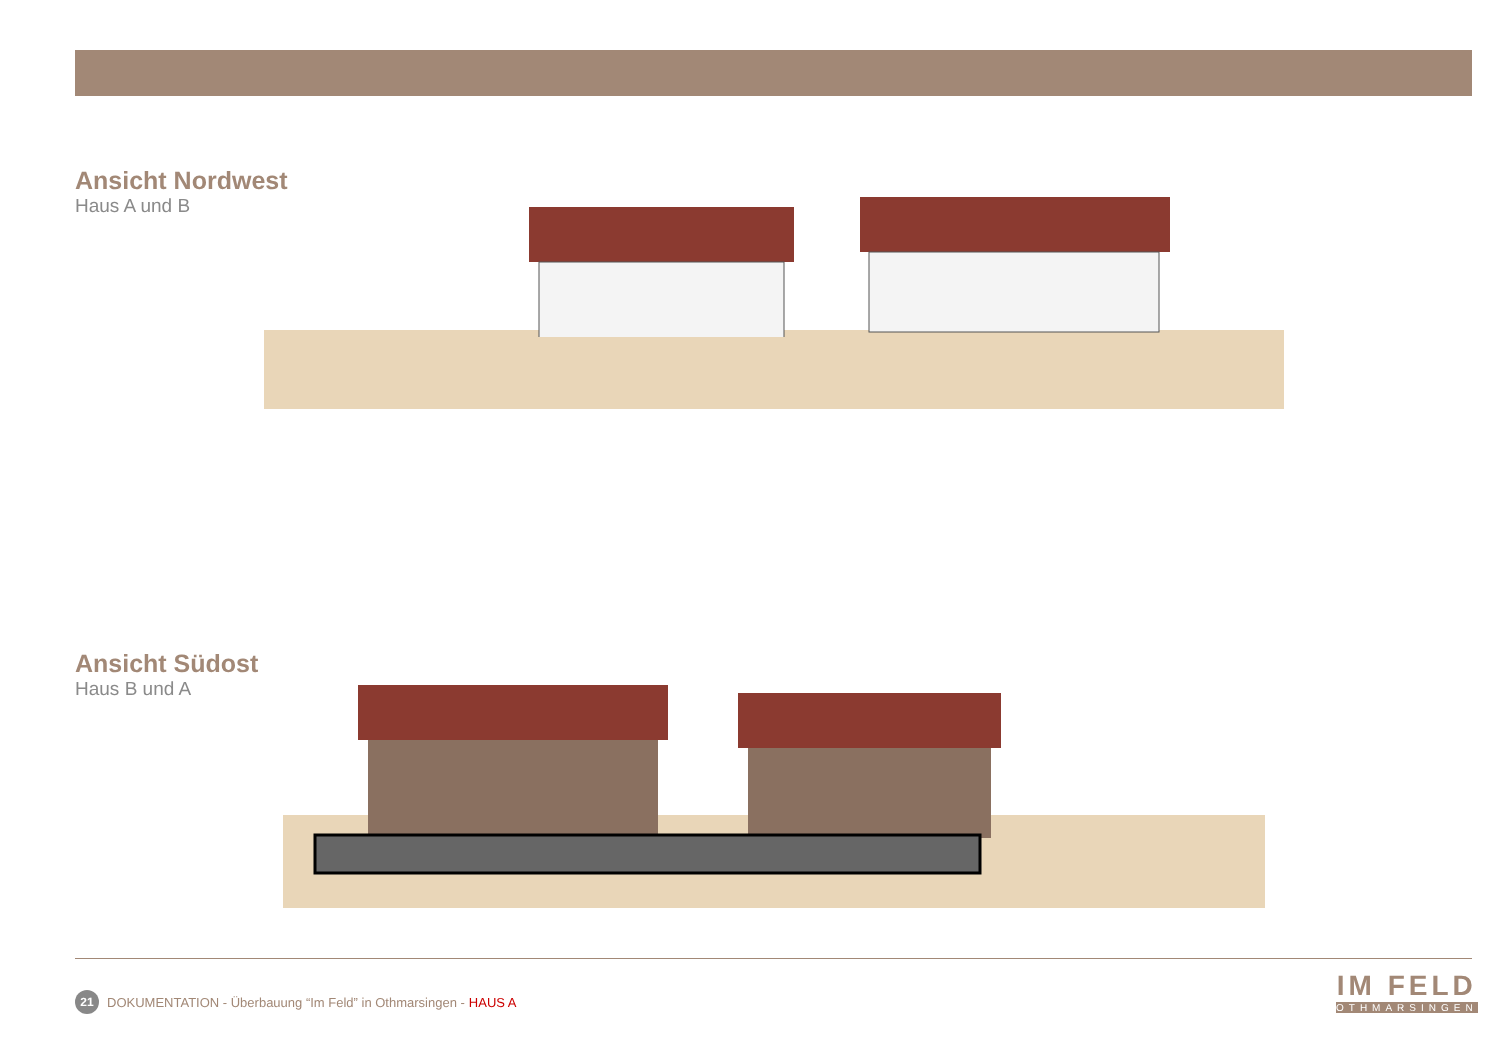Ansicht Nordwest
Haus A und B
Ansicht Südost
Haus B und A
21 DOKUMENTATION - Überbauung “Im Feld” in Othmarsingen - HAUS A
IM FELD
OTHMARSINGEN